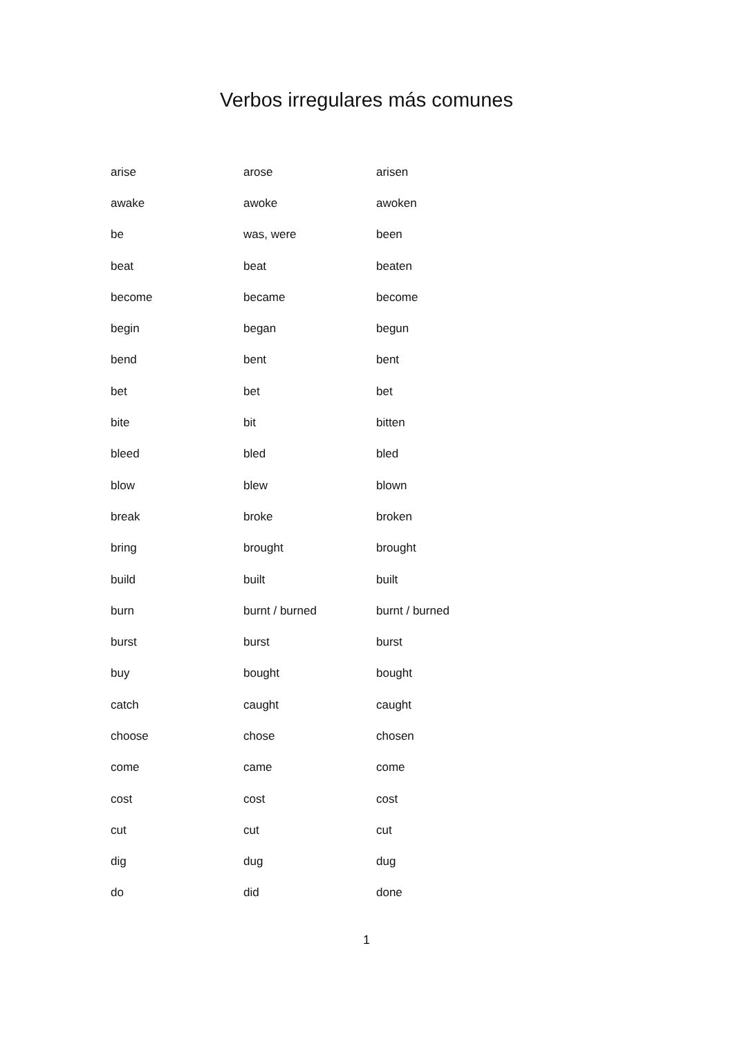Verbos irregulares más comunes
| arise | arose | arisen |
| awake | awoke | awoken |
| be | was, were | been |
| beat | beat | beaten |
| become | became | become |
| begin | began | begun |
| bend | bent | bent |
| bet | bet | bet |
| bite | bit | bitten |
| bleed | bled | bled |
| blow | blew | blown |
| break | broke | broken |
| bring | brought | brought |
| build | built | built |
| burn | burnt / burned | burnt / burned |
| burst | burst | burst |
| buy | bought | bought |
| catch | caught | caught |
| choose | chose | chosen |
| come | came | come |
| cost | cost | cost |
| cut | cut | cut |
| dig | dug | dug |
| do | did | done |
1